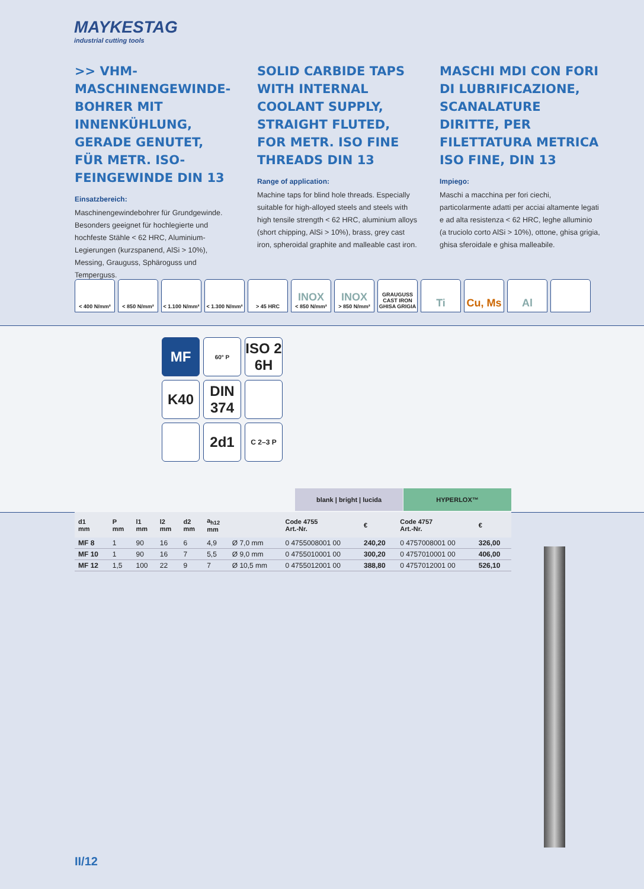MAYKESTAG
industrial cutting tools
>> VHM-MASCHINENGEWINDE­BOHRER MIT INNENKÜHLUNG, GERADE GENUTET, FÜR METR. ISO-FEINGEWINDE DIN 13
Einsatzbereich:
Maschinengewindebohrer für Grundgewinde. Besonders geeignet für hochlegierte und hochfeste Stähle < 62 HRC, Aluminium-Legierungen (kurzspanend, AlSi > 10%), Messing, Grauguss, Sphäroguss und Temperguss.
SOLID CARBIDE TAPS WITH INTERNAL COOLANT SUPPLY, STRAIGHT FLUTED, FOR METR. ISO FINE THREADS DIN 13
Range of application:
Machine taps for blind hole threads. Especially suitable for high-alloyed steels and steels with high tensile strength < 62 HRC, aluminium alloys (short chipping, AlSi > 10%), brass, grey cast iron, spheroidal graphite and malleable cast iron.
MASCHI MDI CON FORI DI LUBRIFICAZIONE, SCANALATURE DIRITTE, PER FILETTATURA METRICA ISO FINE, DIN 13
Impiego:
Maschi a macchina per fori ciechi, particolarmente adatti per acciai altamente legati e ad alta resistenza < 62 HRC, leghe alluminio (a truciolo corto AlSi > 10%), ottone, ghisa grigia, ghisa sferoidale e ghisa malleabile.
< 400 N/mm² < 850 N/mm² < 1.100 N/mm²
< 1.300 N/mm²
> 45 HRC
INOX
< 850 N/mm²
INOX
> 850 N/mm²
GRAUGUSS CAST IRON GHISA GRIGIA
Ti Cu, Ms Al
MF
60° P
ISO 2 6H
K40
DIN 374
2d1
C 2–3 P
blank | bright | lucida HYPERLOX™
| d1 mm | P mm | l1 mm | l2 mm | d2 mm | a<sub>h12</sub> mm | | Code 4755 Art.-Nr. | € | Code 4757 Art.-Nr. | € |
| --- | --- | --- | --- | --- | --- | --- | --- | --- | --- | --- |
| MF 8 | 1 | 90 | 16 | 6 | 4,9 | Ø 7,0 mm | 0 4755008001 00 | 240,20 | 0 4757008001 00 | 326,00 |
| MF 10 | 1 | 90 | 16 | 7 | 5,5 | Ø 9,0 mm | 0 4755010001 00 | 300,20 | 0 4757010001 00 | 406,00 |
| MF 12 | 1,5 | 100 | 22 | 9 | 7 | Ø 10,5 mm | 0 4755012001 00 | 388,80 | 0 4757012001 00 | 526,10 |
II/12